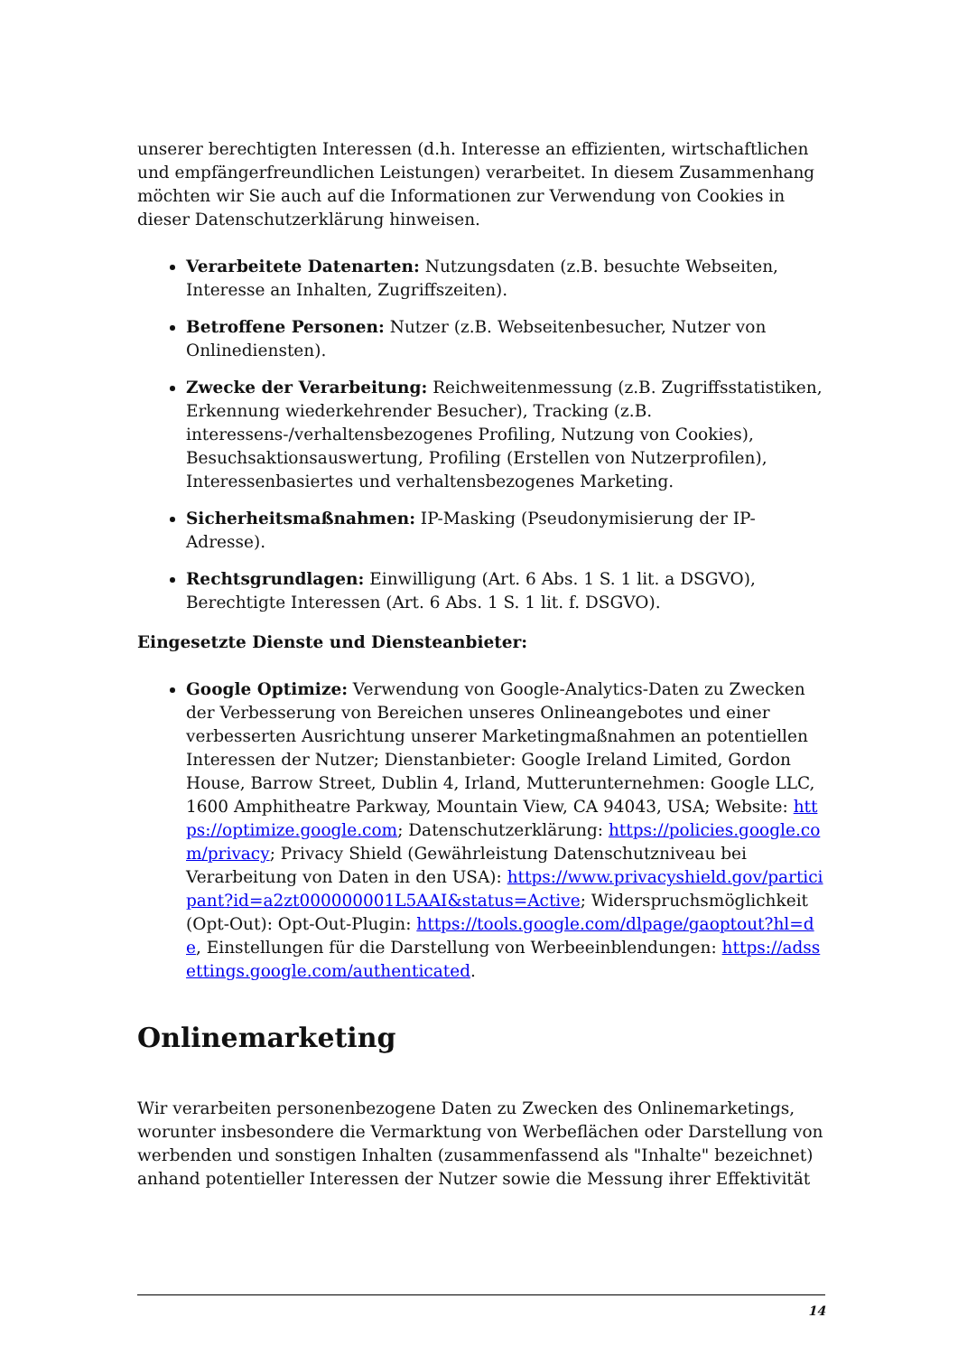unserer berechtigten Interessen (d.h. Interesse an effizienten, wirtschaftlichen und empfängerfreundlichen Leistungen) verarbeitet. In diesem Zusammenhang möchten wir Sie auch auf die Informationen zur Verwendung von Cookies in dieser Datenschutzerklärung hinweisen.
Verarbeitete Datenarten: Nutzungsdaten (z.B. besuchte Webseiten, Interesse an Inhalten, Zugriffszeiten).
Betroffene Personen: Nutzer (z.B. Webseitenbesucher, Nutzer von Onlinediensten).
Zwecke der Verarbeitung: Reichweitenmessung (z.B. Zugriffsstatistiken, Erkennung wiederkehrender Besucher), Tracking (z.B. interessens-/verhaltensbezogenes Profiling, Nutzung von Cookies), Besuchsaktionsauswertung, Profiling (Erstellen von Nutzerprofilen), Interessenbasiertes und verhaltensbezogenes Marketing.
Sicherheitsmaßnahmen: IP-Masking (Pseudonymisierung der IP-Adresse).
Rechtsgrundlagen: Einwilligung (Art. 6 Abs. 1 S. 1 lit. a DSGVO), Berechtigte Interessen (Art. 6 Abs. 1 S. 1 lit. f. DSGVO).
Eingesetzte Dienste und Diensteanbieter:
Google Optimize: Verwendung von Google-Analytics-Daten zu Zwecken der Verbesserung von Bereichen unseres Onlineangebotes und einer verbesserten Ausrichtung unserer Marketingmaßnahmen an potentiellen Interessen der Nutzer; Dienstanbieter: Google Ireland Limited, Gordon House, Barrow Street, Dublin 4, Irland, Mutterunternehmen: Google LLC, 1600 Amphitheatre Parkway, Mountain View, CA 94043, USA; Website: https://optimize.google.com; Datenschutzerklärung: https://policies.google.com/privacy; Privacy Shield (Gewährleistung Datenschutzniveau bei Verarbeitung von Daten in den USA): https://www.privacyshield.gov/participant?id=a2zt000000001L5AAI&status=Active; Widerspruchsmöglichkeit (Opt-Out): Opt-Out-Plugin: https://tools.google.com/dlpage/gaoptout?hl=de, Einstellungen für die Darstellung von Werbeeinblendungen: https://adssettings.google.com/authenticated.
Onlinemarketing
Wir verarbeiten personenbezogene Daten zu Zwecken des Onlinemarketings, worunter insbesondere die Vermarktung von Werbeflächen oder Darstellung von werbenden und sonstigen Inhalten (zusammenfassend als "Inhalte" bezeichnet) anhand potentieller Interessen der Nutzer sowie die Messung ihrer Effektivität
14